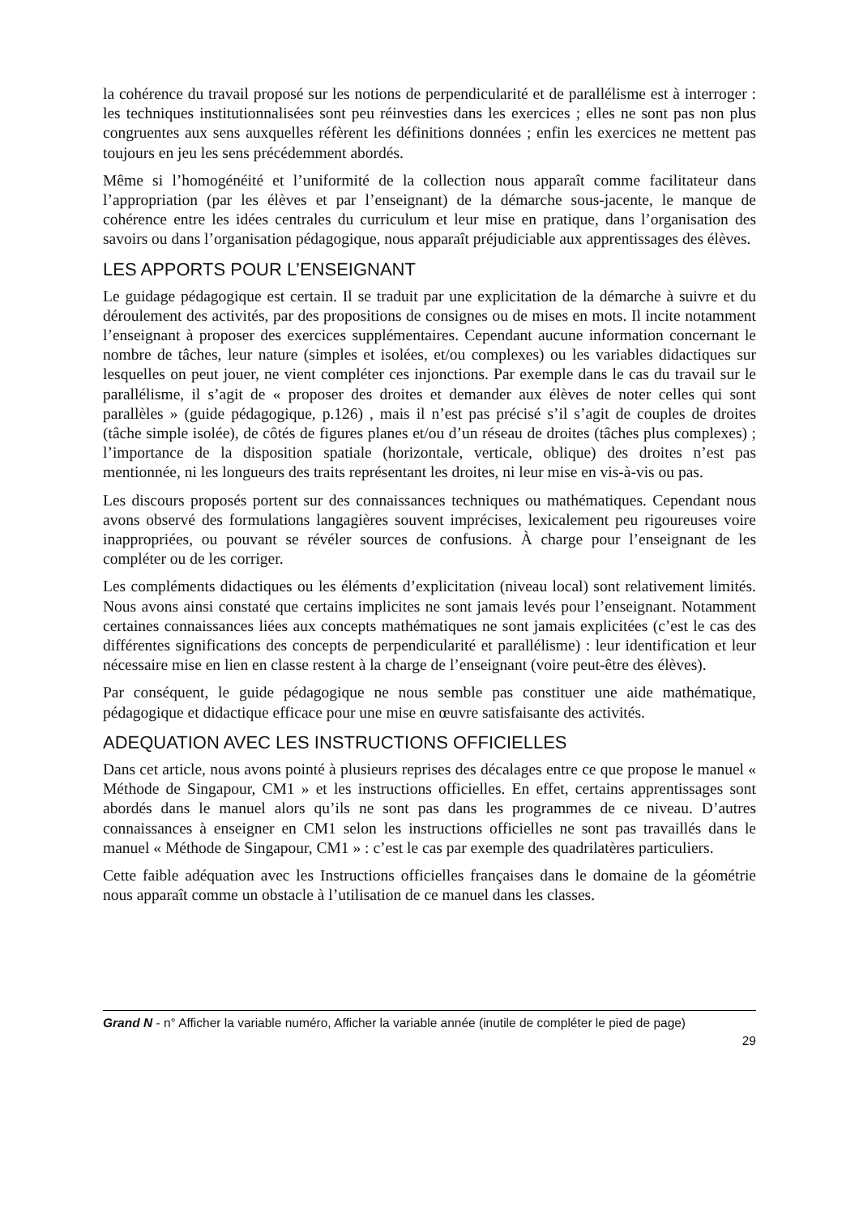la cohérence du travail proposé sur les notions de perpendicularité et de parallélisme est à interroger : les techniques institutionnalisées sont peu réinvesties dans les exercices ; elles ne sont pas non plus congruentes aux sens auxquelles réfèrent les définitions données ; enfin les exercices ne mettent pas toujours en jeu les sens précédemment abordés.
Même si l’homogénéité et l’uniformité de la collection nous apparaît comme facilitateur dans l’appropriation (par les élèves et par l’enseignant) de la démarche sous-jacente, le manque de cohérence entre les idées centrales du curriculum et leur mise en pratique, dans l’organisation des savoirs ou dans l’organisation pédagogique, nous apparaît préjudiciable aux apprentissages des élèves.
LES APPORTS POUR L’ENSEIGNANT
Le guidage pédagogique est certain. Il se traduit par une explicitation de la démarche à suivre et du déroulement des activités, par des propositions de consignes ou de mises en mots. Il incite notamment l’enseignant à proposer des exercices supplémentaires. Cependant aucune information concernant le nombre de tâches, leur nature (simples et isolées, et/ou complexes) ou les variables didactiques sur lesquelles on peut jouer, ne vient compléter ces injonctions. Par exemple dans le cas du travail sur le parallélisme, il s’agit de « proposer des droites et demander aux élèves de noter celles qui sont parallèles » (guide pédagogique, p.126) , mais il n’est pas précisé s’il s’agit de couples de droites (tâche simple isolée), de côtés de figures planes et/ou d’un réseau de droites (tâches plus complexes) ; l’importance de la disposition spatiale (horizontale, verticale, oblique) des droites n’est pas mentionnée, ni les longueurs des traits représentant les droites, ni leur mise en vis-à-vis ou pas.
Les discours proposés portent sur des connaissances techniques ou mathématiques. Cependant nous avons observé des formulations langagières souvent imprécises, lexicalement peu rigoureuses voire inappropriées, ou pouvant se révéler sources de confusions. À charge pour l’enseignant de les compléter ou de les corriger.
Les compléments didactiques ou les éléments d’explicitation (niveau local) sont relativement limités. Nous avons ainsi constaté que certains implicites ne sont jamais levés pour l’enseignant. Notamment certaines connaissances liées aux concepts mathématiques ne sont jamais explicitées (c’est le cas des différentes significations des concepts de perpendicularité et parallélisme) : leur identification et leur nécessaire mise en lien en classe restent à la charge de l’enseignant (voire peut-être des élèves).
Par conséquent, le guide pédagogique ne nous semble pas constituer une aide mathématique, pédagogique et didactique efficace pour une mise en œuvre satisfaisante des activités.
ADEQUATION AVEC LES INSTRUCTIONS OFFICIELLES
Dans cet article, nous avons pointé à plusieurs reprises des décalages entre ce que propose le manuel « Méthode de Singapour, CM1 » et les instructions officielles. En effet, certains apprentissages sont abordés dans le manuel alors qu’ils ne sont pas dans les programmes de ce niveau. D’autres connaissances à enseigner en CM1 selon les instructions officielles ne sont pas travaillés dans le manuel « Méthode de Singapour, CM1 » : c’est le cas par exemple des quadrilatères particuliers.
Cette faible adéquation avec les Instructions officielles françaises dans le domaine de la géométrie nous apparaît comme un obstacle à l’utilisation de ce manuel dans les classes.
Grand N - n° Afficher la variable numéro, Afficher la variable année (inutile de compléter le pied de page)
29